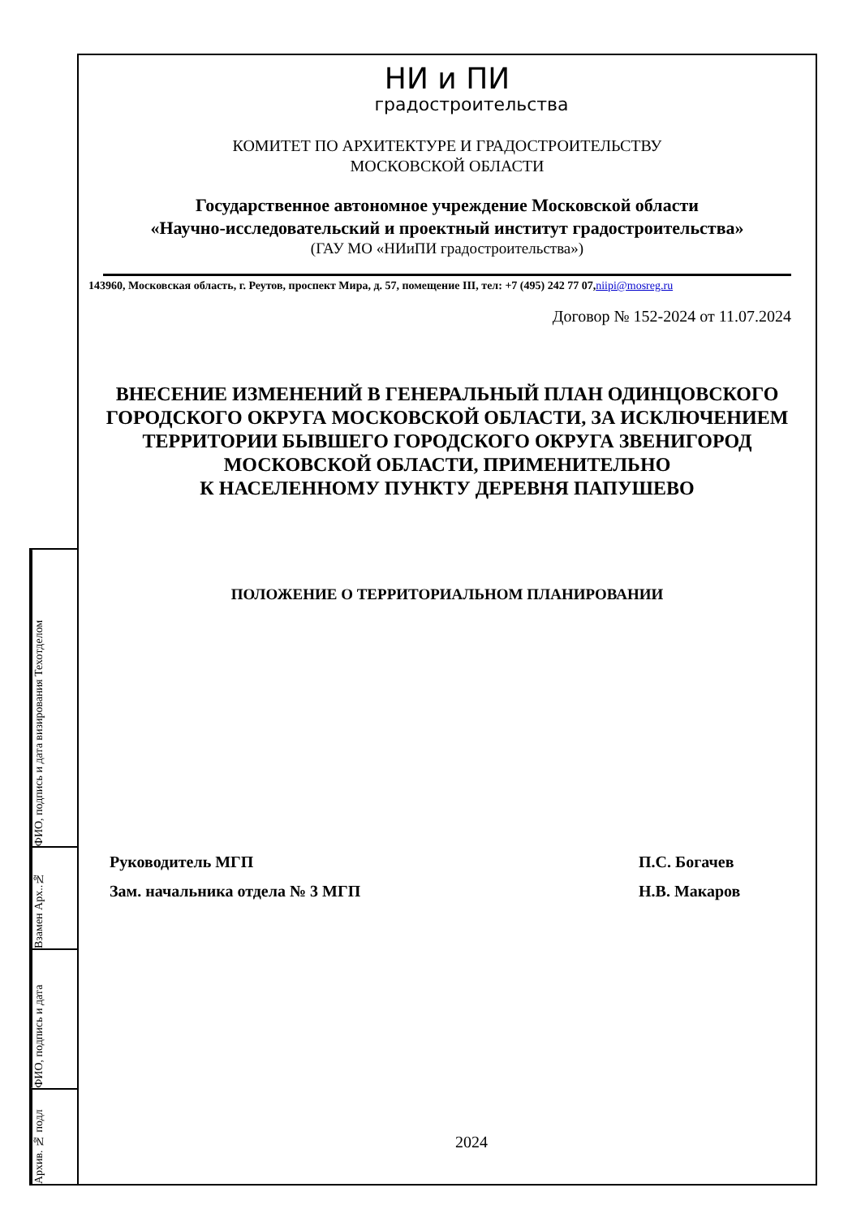ФИО, подпись и дата визирования Техотделом
Взамен Арх..№
ФИО, подпись и дата
Архив. № подл
НИ и ПИ
градостроительства
КОМИТЕТ ПО АРХИТЕКТУРЕ И ГРАДОСТРОИТЕЛЬСТВУ
МОСКОВСКОЙ ОБЛАСТИ
Государственное автономное учреждение Московской области
«Научно-исследовательский и проектный институт градостроительства»
(ГАУ МО «НИиПИ градостроительства»)
143960, Московская область, г. Реутов, проспект Мира, д. 57, помещение III, тел: +7 (495) 242 77 07,niipi@mosreg.ru
Договор № 152-2024 от 11.07.2024
ВНЕСЕНИЕ ИЗМЕНЕНИЙ В ГЕНЕРАЛЬНЫЙ ПЛАН ОДИНЦОВСКОГО ГОРОДСКОГО ОКРУГА МОСКОВСКОЙ ОБЛАСТИ, ЗА ИСКЛЮЧЕНИЕМ ТЕРРИТОРИИ БЫВШЕГО ГОРОДСКОГО ОКРУГА ЗВЕНИГОРОД МОСКОВСКОЙ ОБЛАСТИ, ПРИМЕНИТЕЛЬНО
К НАСЕЛЕННОМУ ПУНКТУ ДЕРЕВНЯ ПАПУШЕВО
ПОЛОЖЕНИЕ О ТЕРРИТОРИАЛЬНОМ ПЛАНИРОВАНИИ
Руководитель МГП П.С. Богачев
Зам. начальника отдела № 3 МГП Н.В. Макаров
2024